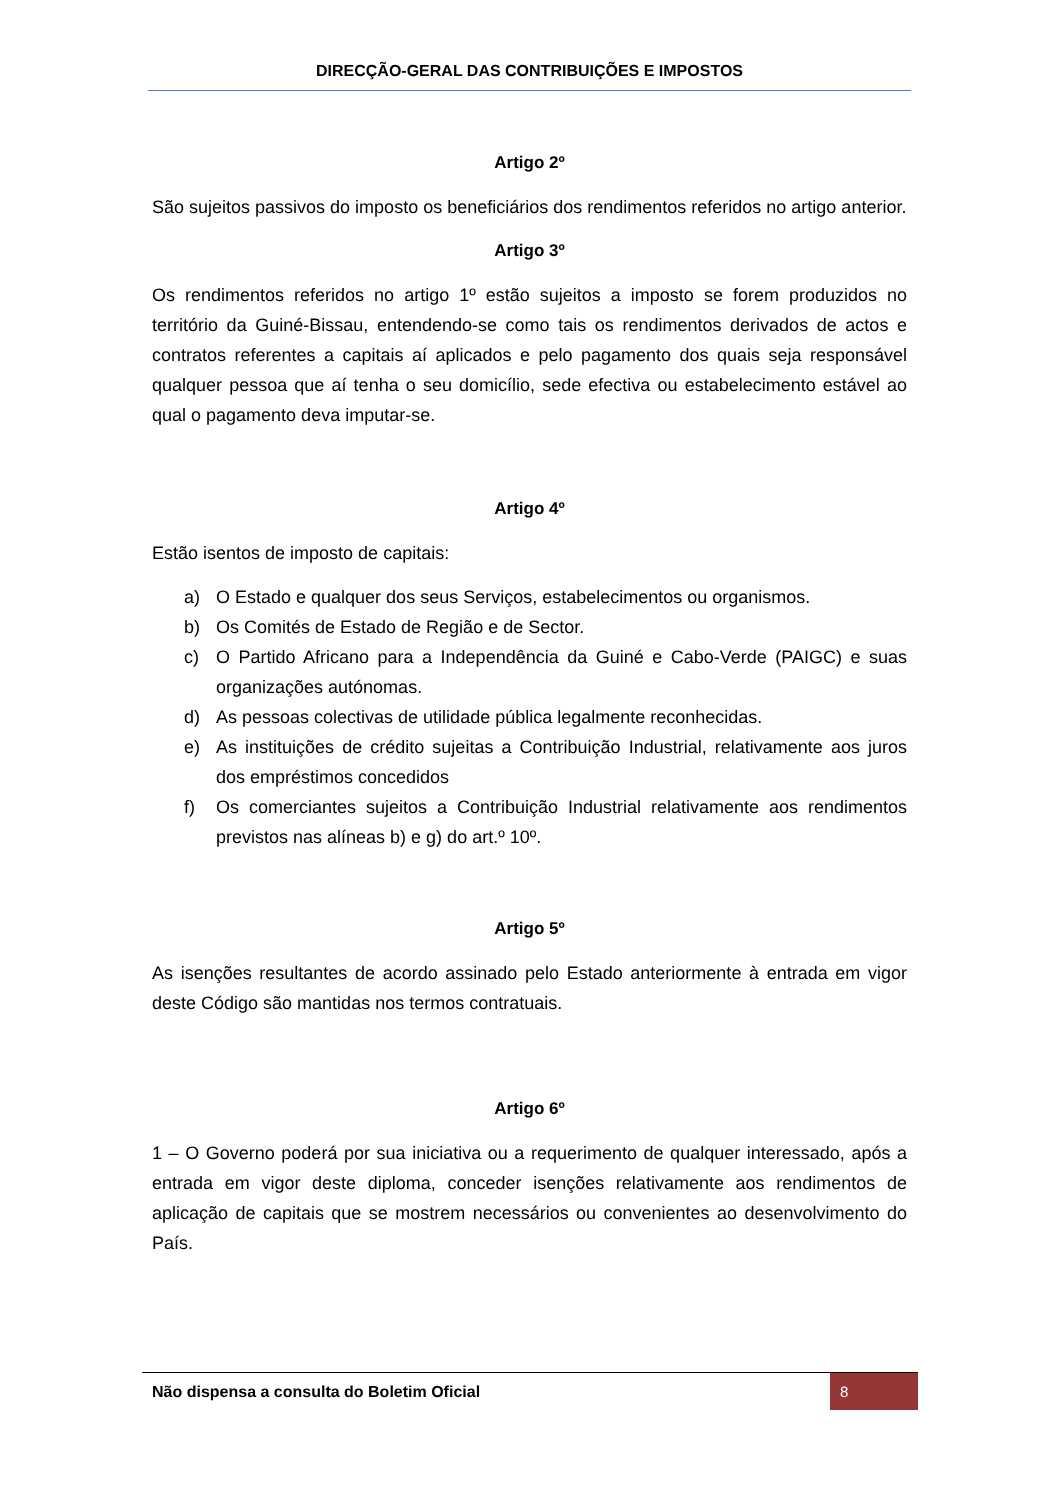DIRECÇÃO-GERAL DAS CONTRIBUIÇÕES E IMPOSTOS
Artigo 2º
São sujeitos passivos do imposto os beneficiários dos rendimentos referidos no artigo anterior.
Artigo 3º
Os rendimentos referidos no artigo 1º estão sujeitos a imposto se forem produzidos no território da Guiné-Bissau, entendendo-se como tais os rendimentos derivados de actos e contratos referentes a capitais aí aplicados e pelo pagamento dos quais seja responsável qualquer pessoa que aí tenha o seu domicílio, sede efectiva ou estabelecimento estável ao qual o pagamento deva imputar-se.
Artigo 4º
Estão isentos de imposto de capitais:
a) O Estado e qualquer dos seus Serviços, estabelecimentos ou organismos.
b) Os Comités de Estado de Região e de Sector.
c) O Partido Africano para a Independência da Guiné e Cabo-Verde (PAIGC) e suas organizações autónomas.
d) As pessoas colectivas de utilidade pública legalmente reconhecidas.
e) As instituições de crédito sujeitas a Contribuição Industrial, relativamente aos juros dos empréstimos concedidos
f) Os comerciantes sujeitos a Contribuição Industrial relativamente aos rendimentos previstos nas alíneas b) e g) do art.º 10º.
Artigo 5º
As isenções resultantes de acordo assinado pelo Estado anteriormente à entrada em vigor deste Código são mantidas nos termos contratuais.
Artigo 6º
1 – O Governo poderá por sua iniciativa ou a requerimento de qualquer interessado, após a entrada em vigor deste diploma, conceder isenções relativamente aos rendimentos de aplicação de capitais que se mostrem necessários ou convenientes ao desenvolvimento do País.
Não dispensa a consulta do Boletim Oficial 8